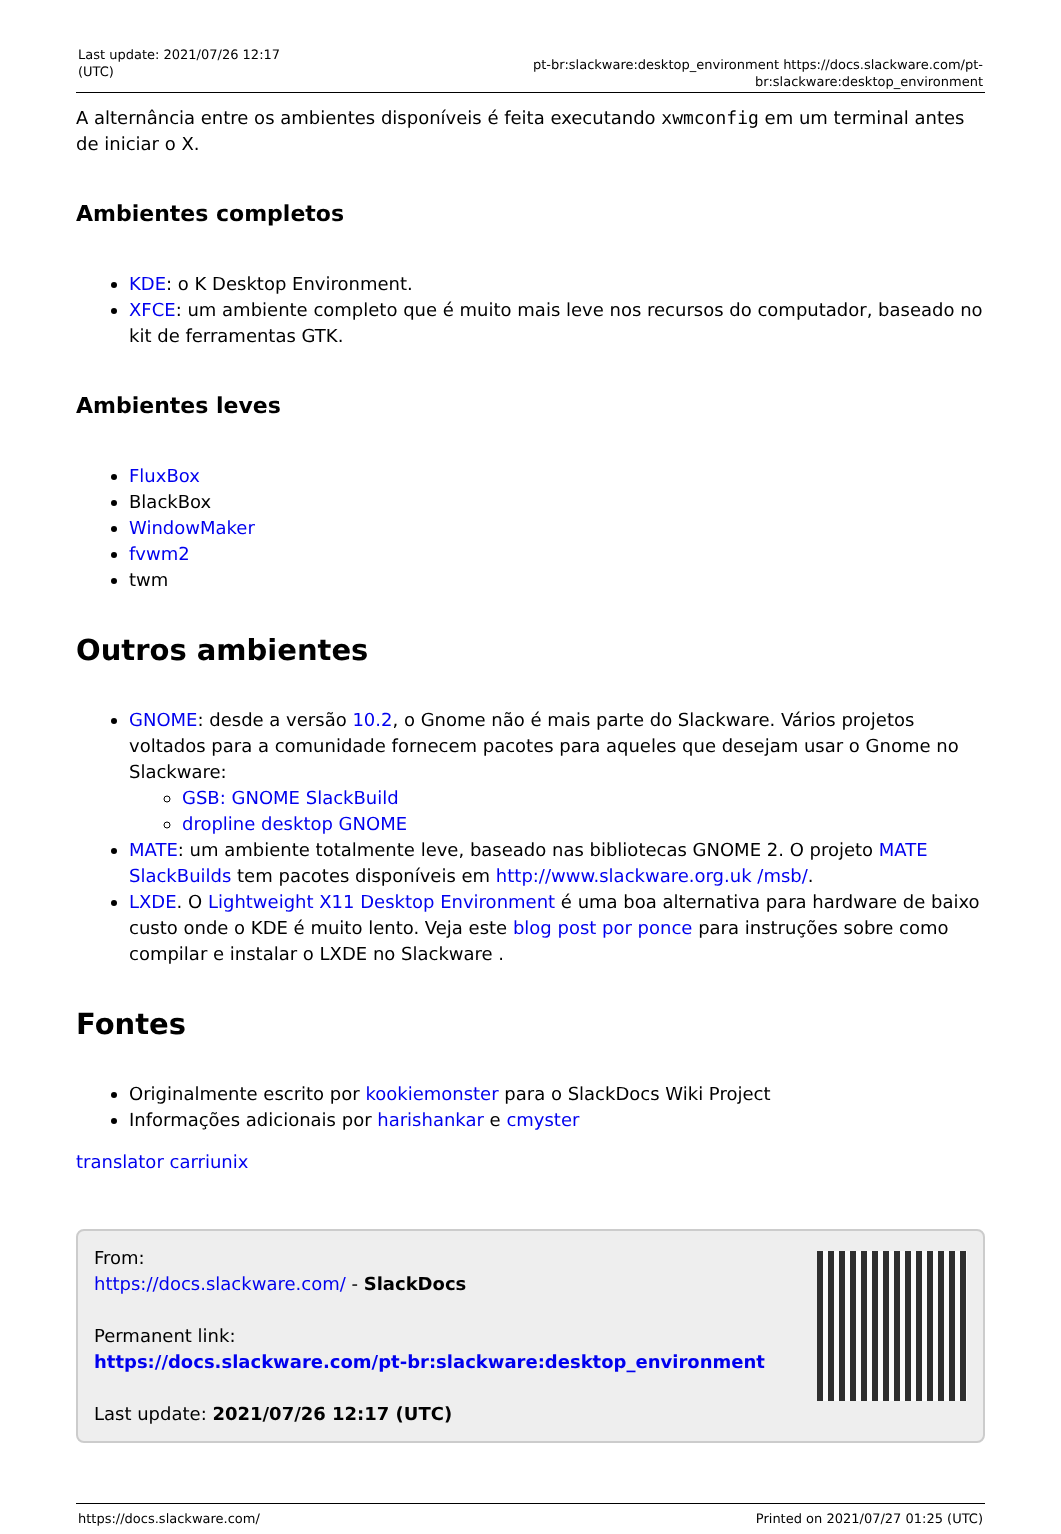Last update: 2021/07/26 12:17 (UTC)
pt-br:slackware:desktop_environment https://docs.slackware.com/pt-br:slackware:desktop_environment
A alternância entre os ambientes disponíveis é feita executando xwmconfig em um terminal antes de iniciar o X.
Ambientes completos
KDE: o K Desktop Environment.
XFCE: um ambiente completo que é muito mais leve nos recursos do computador, baseado no kit de ferramentas GTK.
Ambientes leves
FluxBox
BlackBox
WindowMaker
fvwm2
twm
Outros ambientes
GNOME: desde a versão 10.2, o Gnome não é mais parte do Slackware. Vários projetos voltados para a comunidade fornecem pacotes para aqueles que desejam usar o Gnome no Slackware:
GSB: GNOME SlackBuild
dropline desktop GNOME
MATE: um ambiente totalmente leve, baseado nas bibliotecas GNOME 2. O projeto MATE SlackBuilds tem pacotes disponíveis em http://www.slackware.org.uk /msb/.
LXDE. O Lightweight X11 Desktop Environment é uma boa alternativa para hardware de baixo custo onde o KDE é muito lento. Veja este blog post por ponce para instruções sobre como compilar e instalar o LXDE no Slackware .
Fontes
Originalmente escrito por kookiemonster para o SlackDocs Wiki Project
Informações adicionais por harishankar e cmyster
translator carriunix
From:
https://docs.slackware.com/ - SlackDocs
Permanent link:
https://docs.slackware.com/pt-br:slackware:desktop_environment
Last update: 2021/07/26 12:17 (UTC)
https://docs.slackware.com/ Printed on 2021/07/27 01:25 (UTC)